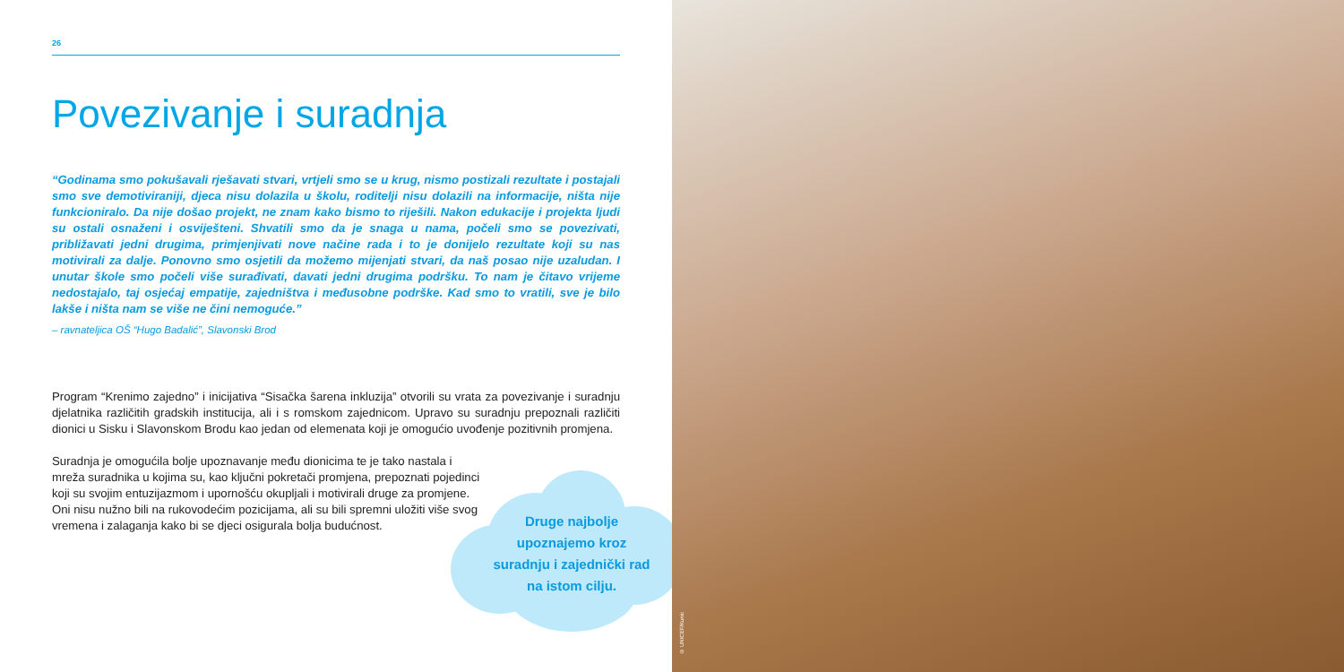26
Povezivanje i suradnja
“Godinama smo pokušavali rješavati stvari, vrtjeli smo se u krug, nismo postizali rezultate i postajali smo sve demotiviraniji, djeca nisu dolazila u školu, roditelji nisu dolazili na informacije, ništa nije funkcioniralo. Da nije došao projekt, ne znam kako bismo to riješili. Nakon edukacije i projekta ljudi su ostali osnaženi i osviješteni. Shvatili smo da je snaga u nama, počeli smo se povezivati, približavati jedni drugima, primjenjivati nove načine rada i to je donijelo rezultate koji su nas motivirali za dalje. Ponovno smo osjetili da možemo mijenjati stvari, da naš posao nije uzaludan. I unutar škole smo počeli više surađivati, davati jedni drugima podršku. To nam je čitavo vrijeme nedostajalo, taj osjećaj empatije, zajedništva i međusobne podrške. Kad smo to vratili, sve je bilo lakše i ništa nam se više ne čini nemoguće.”
– ravnateljica OŠ “Hugo Badalić”, Slavonski Brod
Program “Krenimo zajedno” i inicijativa “Sisačka šarena inkluzija” otvorili su vrata za povezivanje i suradnju djelatnika različitih gradskih institucija, ali i s romskom zajednicom. Upravo su suradnju prepoznali različiti dionici u Sisku i Slavonskom Brodu kao jedan od elemenata koji je omogućio uvođenje pozitivnih promjena.
Suradnja je omogućila bolje upoznavanje među dionicima te je tako nastala i mreža suradnika u kojima su, kao ključni pokretači promjena, prepoznati pojedinci koji su svojim entuzijazmom i upornošću okupljali i motivirali druge za promjene. Oni nisu nužno bili na rukovodećim pozicijama, ali su bili spremni uložiti više svog vremena i zalaganja kako bi se djeci osigurala bolja budućnost.
Druge najbolje upoznajemo kroz suradnju i zajednički rad na istom cilju.
© UNICEF/Kunic